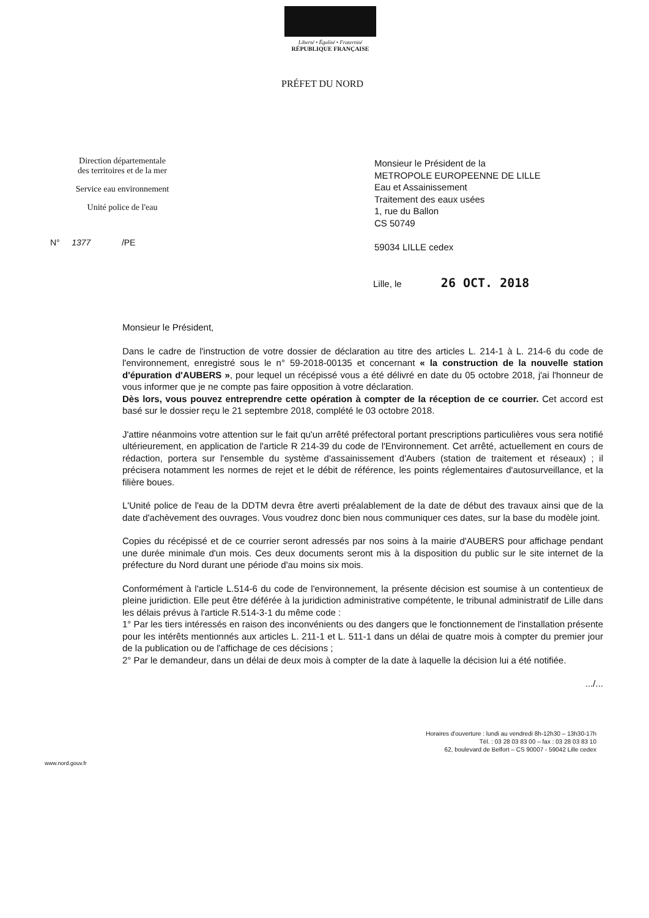Liberté • Égalité • Fraternité
RÉPUBLIQUE FRANÇAISE
PRÉFET DU NORD
Direction départementale
des territoires et de la mer
Service eau environnement
Unité police de l'eau
N° 1377 /PE
Monsieur le Président de la
METROPOLE EUROPEENNE DE LILLE
Eau et Assainissement
Traitement des eaux usées
1, rue du Ballon
CS 50749
59034 LILLE cedex
Lille, le 26 OCT. 2018
Monsieur le Président,
Dans le cadre de l'instruction de votre dossier de déclaration au titre des articles L. 214-1 à L. 214-6 du code de l'environnement, enregistré sous le n° 59-2018-00135 et concernant « la construction de la nouvelle station d'épuration d'AUBERS », pour lequel un récépissé vous a été délivré en date du 05 octobre 2018, j'ai l'honneur de vous informer que je ne compte pas faire opposition à votre déclaration.
Dès lors, vous pouvez entreprendre cette opération à compter de la réception de ce courrier. Cet accord est basé sur le dossier reçu le 21 septembre 2018, complété le 03 octobre 2018.
J'attire néanmoins votre attention sur le fait qu'un arrêté préfectoral portant prescriptions particulières vous sera notifié ultérieurement, en application de l'article R 214-39 du code de l'Environnement. Cet arrêté, actuellement en cours de rédaction, portera sur l'ensemble du système d'assainissement d'Aubers (station de traitement et réseaux) ; il précisera notamment les normes de rejet et le débit de référence, les points réglementaires d'autosurveillance, et la filière boues.
L'Unité police de l'eau de la DDTM devra être averti préalablement de la date de début des travaux ainsi que de la date d'achèvement des ouvrages. Vous voudrez donc bien nous communiquer ces dates, sur la base du modèle joint.
Copies du récépissé et de ce courrier seront adressés par nos soins à la mairie d'AUBERS pour affichage pendant une durée minimale d'un mois. Ces deux documents seront mis à la disposition du public sur le site internet de la préfecture du Nord durant une période d'au moins six mois.
Conformément à l'article L.514-6 du code de l'environnement, la présente décision est soumise à un contentieux de pleine juridiction. Elle peut être déférée à la juridiction administrative compétente, le tribunal administratif de Lille dans les délais prévus à l'article R.514-3-1 du même code :
1° Par les tiers intéressés en raison des inconvénients ou des dangers que le fonctionnement de l'installation présente pour les intérêts mentionnés aux articles L. 211-1 et L. 511-1 dans un délai de quatre mois à compter du premier jour de la publication ou de l'affichage de ces décisions ;
2° Par le demandeur, dans un délai de deux mois à compter de la date à laquelle la décision lui a été notifiée.
.../...
Horaires d'ouverture : lundi au vendredi 8h-12h30 – 13h30-17h
Tél. : 03 28 03 83 00 – fax : 03 28 03 83 10
62, boulevard de Belfort – CS 90007 - 59042 Lille cedex
www.nord.gouv.fr